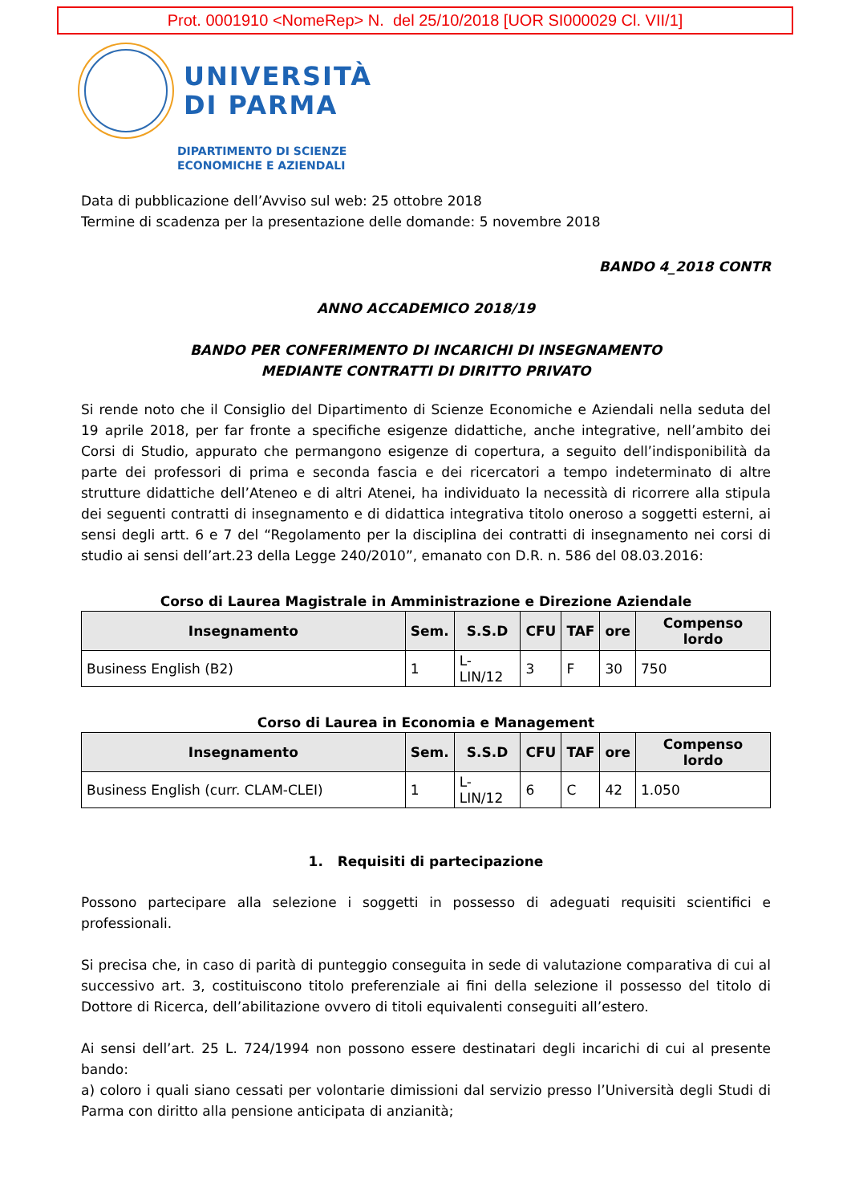Prot. 0001910 <NomeRep> N. del 25/10/2018 [UOR SI000029 Cl. VII/1]
UNIVERSITÀ
DI PARMA
DIPARTIMENTO DI SCIENZE
ECONOMICHE E AZIENDALI
Data di pubblicazione dell’Avviso sul web: 25 ottobre 2018
Termine di scadenza per la presentazione delle domande: 5 novembre 2018
BANDO 4_2018 CONTR
ANNO ACCADEMICO 2018/19
BANDO PER CONFERIMENTO DI INCARICHI DI INSEGNAMENTO
MEDIANTE CONTRATTI DI DIRITTO PRIVATO
Si rende noto che il Consiglio del Dipartimento di Scienze Economiche e Aziendali nella seduta del 19 aprile 2018, per far fronte a specifiche esigenze didattiche, anche integrative, nell’ambito dei Corsi di Studio, appurato che permangono esigenze di copertura, a seguito dell’indisponibilità da parte dei professori di prima e seconda fascia e dei ricercatori a tempo indeterminato di altre strutture didattiche dell’Ateneo e di altri Atenei, ha individuato la necessità di ricorrere alla stipula dei seguenti contratti di insegnamento e di didattica integrativa titolo oneroso a soggetti esterni, ai sensi degli artt. 6 e 7 del “Regolamento per la disciplina dei contratti di insegnamento nei corsi di studio ai sensi dell’art.23 della Legge 240/2010”, emanato con D.R. n. 586 del 08.03.2016:
Corso di Laurea Magistrale in Amministrazione e Direzione Aziendale
| Insegnamento | Sem. | S.S.D | CFU | TAF | ore | Compenso lordo |
| --- | --- | --- | --- | --- | --- | --- |
| Business English (B2) | 1 | L-LIN/12 | 3 | F | 30 | 750 |
Corso di Laurea in Economia e Management
| Insegnamento | Sem. | S.S.D | CFU | TAF | ore | Compenso lordo |
| --- | --- | --- | --- | --- | --- | --- |
| Business English (curr. CLAM-CLEI) | 1 | L-LIN/12 | 6 | C | 42 | 1.050 |
1. Requisiti di partecipazione
Possono partecipare alla selezione i soggetti in possesso di adeguati requisiti scientifici e professionali.
Si precisa che, in caso di parità di punteggio conseguita in sede di valutazione comparativa di cui al successivo art. 3, costituiscono titolo preferenziale ai fini della selezione il possesso del titolo di Dottore di Ricerca, dell’abilitazione ovvero di titoli equivalenti conseguiti all’estero.
Ai sensi dell’art. 25 L. 724/1994 non possono essere destinatari degli incarichi di cui al presente bando:
a) coloro i quali siano cessati per volontarie dimissioni dal servizio presso l’Università degli Studi di Parma con diritto alla pensione anticipata di anzianità;